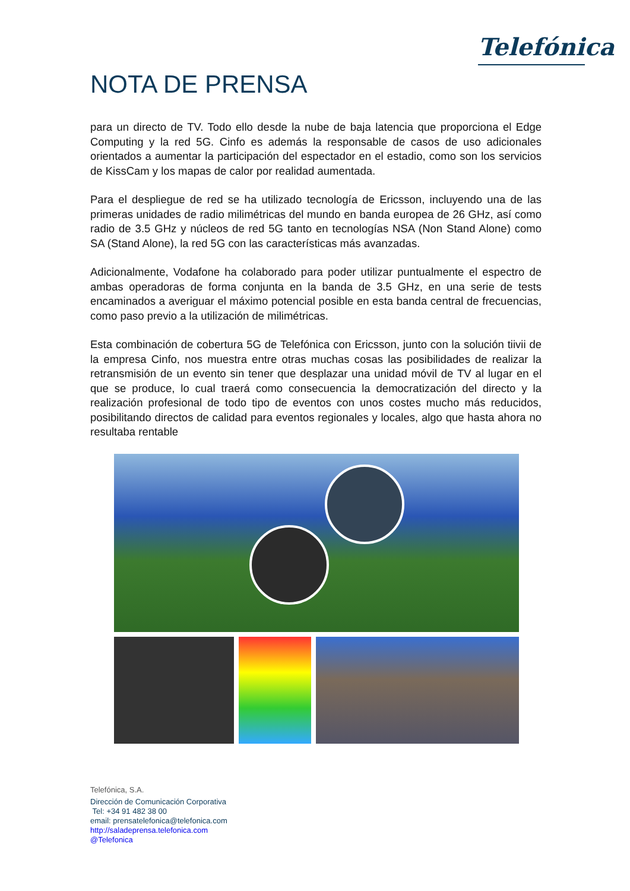Telefónica
NOTA DE PRENSA
para un directo de TV. Todo ello desde la nube de baja latencia que proporciona el Edge Computing y la red 5G. Cinfo es además la responsable de casos de uso adicionales orientados a aumentar la participación del espectador en el estadio, como son los servicios de KissCam y los mapas de calor por realidad aumentada.
Para el despliegue de red se ha utilizado tecnología de Ericsson, incluyendo una de las primeras unidades de radio milimétricas del mundo en banda europea de 26 GHz, así como radio de 3.5 GHz y núcleos de red 5G tanto en tecnologías NSA (Non Stand Alone) como SA (Stand Alone), la red 5G con las características más avanzadas.
Adicionalmente, Vodafone ha colaborado para poder utilizar puntualmente el espectro de ambas operadoras de forma conjunta en la banda de 3.5 GHz, en una serie de tests encaminados a averiguar el máximo potencial posible en esta banda central de frecuencias, como paso previo a la utilización de milimétricas.
Esta combinación de cobertura 5G de Telefónica con Ericsson, junto con la solución tiivii de la empresa Cinfo, nos muestra entre otras muchas cosas las posibilidades de realizar la retransmisión de un evento sin tener que desplazar una unidad móvil de TV al lugar en el que se produce, lo cual traerá como consecuencia la democratización del directo y la realización profesional de todo tipo de eventos con unos costes mucho más reducidos, posibilitando directos de calidad para eventos regionales y locales, algo que hasta ahora no resultaba rentable
Telefónica, S.A.
Dirección de Comunicación Corporativa
Tel: +34 91 482 38 00
email: prensatelefonica@telefonica.com
http://saladeprensa.telefonica.com
@Telefonica